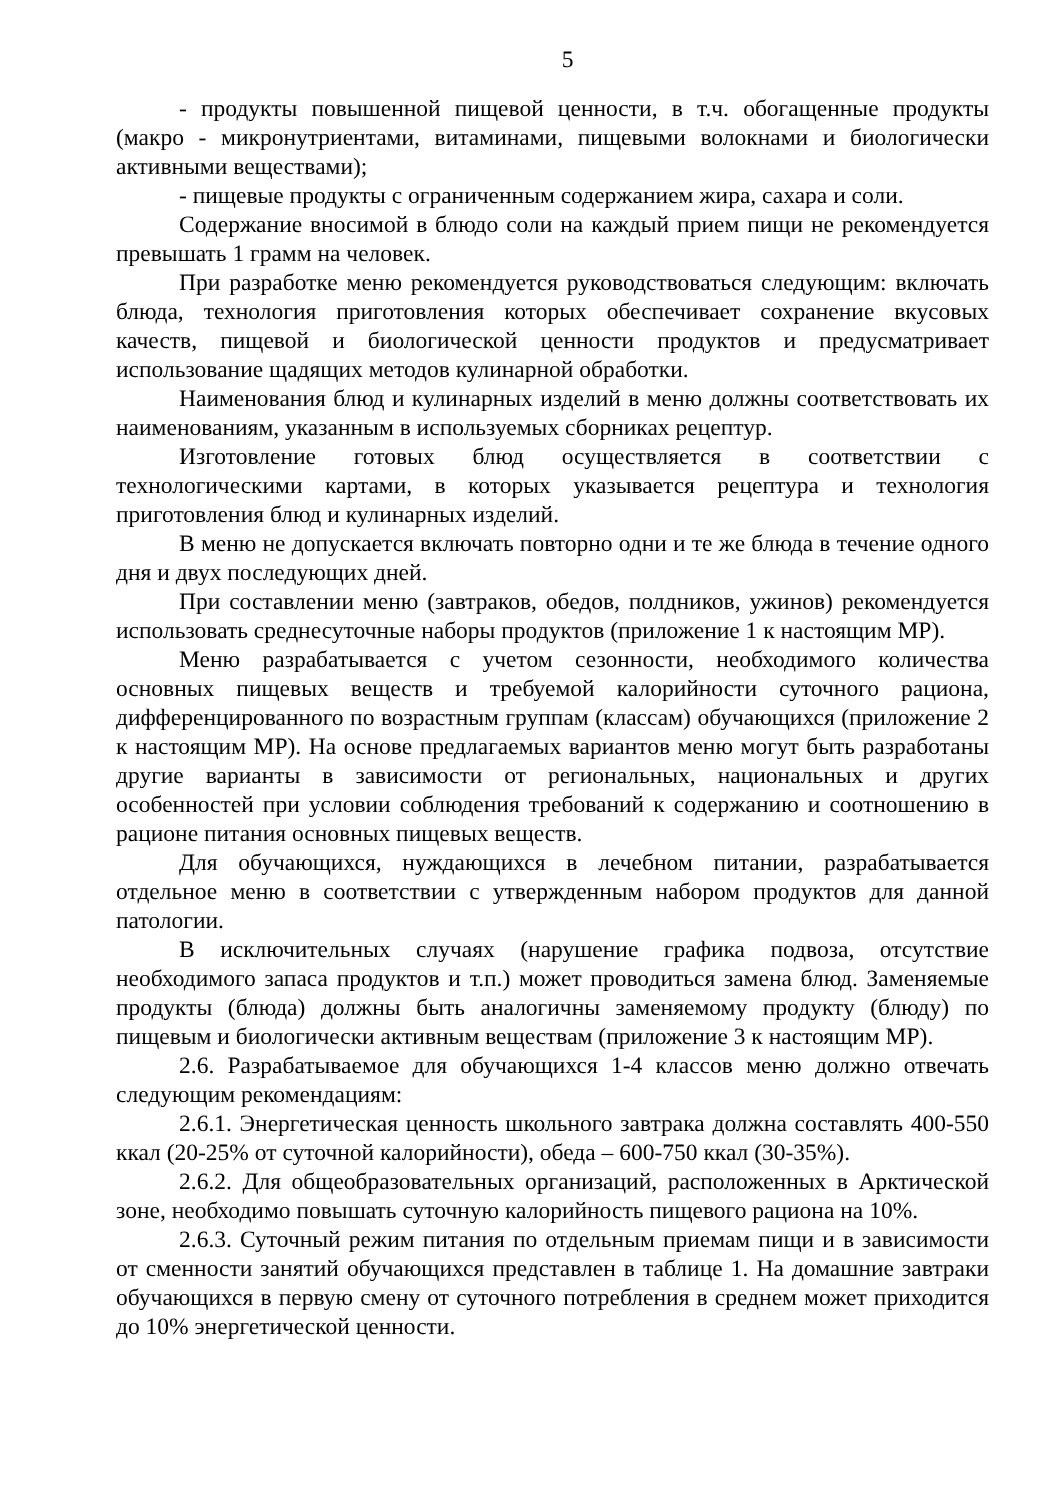5
- продукты повышенной пищевой ценности, в т.ч. обогащенные продукты (макро - микронутриентами, витаминами, пищевыми волокнами и биологически активными веществами);
- пищевые продукты с ограниченным содержанием жира, сахара и соли.
Содержание вносимой в блюдо соли на каждый прием пищи не рекомендуется превышать 1 грамм на человек.
При разработке меню рекомендуется руководствоваться следующим: включать блюда, технология приготовления которых обеспечивает сохранение вкусовых качеств, пищевой и биологической ценности продуктов и предусматривает использование щадящих методов кулинарной обработки.
Наименования блюд и кулинарных изделий в меню должны соответствовать их наименованиям, указанным в используемых сборниках рецептур.
Изготовление готовых блюд осуществляется в соответствии с технологическими картами, в которых указывается рецептура и технология приготовления блюд и кулинарных изделий.
В меню не допускается включать повторно одни и те же блюда в течение одного дня и двух последующих дней.
При составлении меню (завтраков, обедов, полдников, ужинов) рекомендуется использовать среднесуточные наборы продуктов (приложение 1 к настоящим МР).
Меню разрабатывается с учетом сезонности, необходимого количества основных пищевых веществ и требуемой калорийности суточного рациона, дифференцированного по возрастным группам (классам) обучающихся (приложение 2 к настоящим МР). На основе предлагаемых вариантов меню могут быть разработаны другие варианты в зависимости от региональных, национальных и других особенностей при условии соблюдения требований к содержанию и соотношению в рационе питания основных пищевых веществ.
Для обучающихся, нуждающихся в лечебном питании, разрабатывается отдельное меню в соответствии с утвержденным набором продуктов для данной патологии.
В исключительных случаях (нарушение графика подвоза, отсутствие необходимого запаса продуктов и т.п.) может проводиться замена блюд. Заменяемые продукты (блюда) должны быть аналогичны заменяемому продукту (блюду) по пищевым и биологически активным веществам (приложение 3 к настоящим МР).
2.6. Разрабатываемое для обучающихся 1-4 классов меню должно отвечать следующим рекомендациям:
2.6.1. Энергетическая ценность школьного завтрака должна составлять 400-550 ккал (20-25% от суточной калорийности), обеда – 600-750 ккал (30-35%).
2.6.2. Для общеобразовательных организаций, расположенных в Арктической зоне, необходимо повышать суточную калорийность пищевого рациона на 10%.
2.6.3. Суточный режим питания по отдельным приемам пищи и в зависимости от сменности занятий обучающихся представлен в таблице 1. На домашние завтраки обучающихся в первую смену от суточного потребления в среднем может приходится до 10% энергетической ценности.